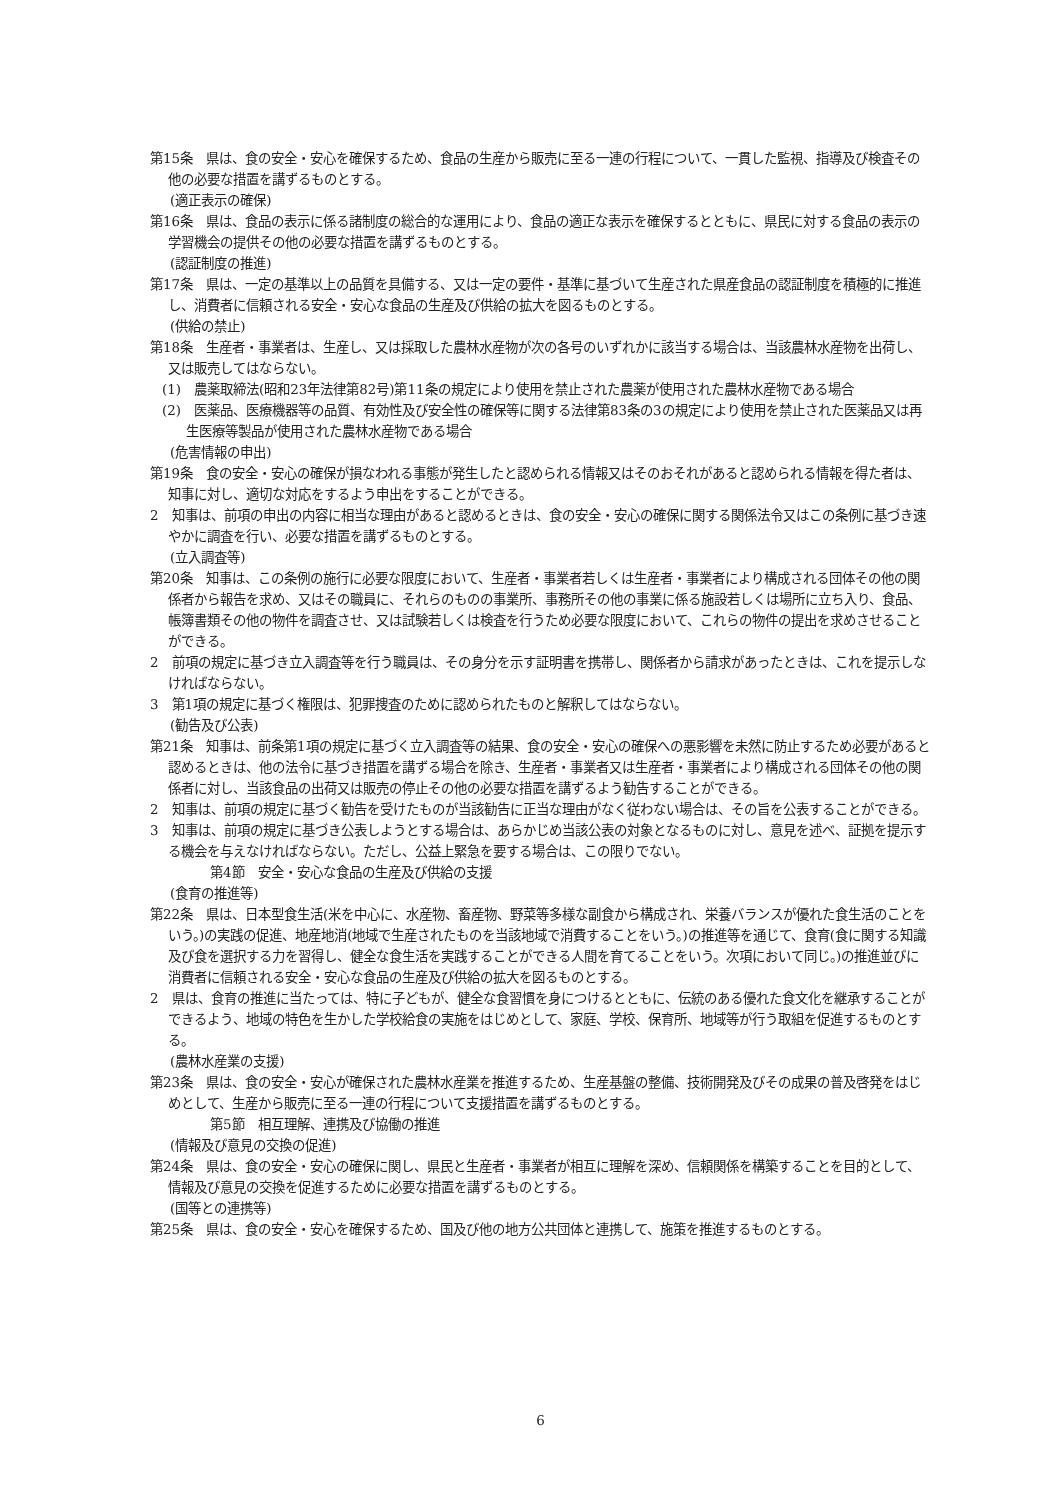第15条　県は、食の安全・安心を確保するため、食品の生産から販売に至る一連の行程について、一貫した監視、指導及び検査その他の必要な措置を講ずるものとする。
(適正表示の確保)
第16条　県は、食品の表示に係る諸制度の総合的な運用により、食品の適正な表示を確保するとともに、県民に対する食品の表示の学習機会の提供その他の必要な措置を講ずるものとする。
(認証制度の推進)
第17条　県は、一定の基準以上の品質を具備する、又は一定の要件・基準に基づいて生産された県産食品の認証制度を積極的に推進し、消費者に信頼される安全・安心な食品の生産及び供給の拡大を図るものとする。
(供給の禁止)
第18条　生産者・事業者は、生産し、又は採取した農林水産物が次の各号のいずれかに該当する場合は、当該農林水産物を出荷し、又は販売してはならない。
(1)　農薬取締法(昭和23年法律第82号)第11条の規定により使用を禁止された農薬が使用された農林水産物である場合
(2)　医薬品、医療機器等の品質、有効性及び安全性の確保等に関する法律第83条の3の規定により使用を禁止された医薬品又は再生医療等製品が使用された農林水産物である場合
(危害情報の申出)
第19条　食の安全・安心の確保が損なわれる事態が発生したと認められる情報又はそのおそれがあると認められる情報を得た者は、知事に対し、適切な対応をするよう申出をすることができる。
2　知事は、前項の申出の内容に相当な理由があると認めるときは、食の安全・安心の確保に関する関係法令又はこの条例に基づき速やかに調査を行い、必要な措置を講ずるものとする。
(立入調査等)
第20条　知事は、この条例の施行に必要な限度において、生産者・事業者若しくは生産者・事業者により構成される団体その他の関係者から報告を求め、又はその職員に、それらのものの事業所、事務所その他の事業に係る施設若しくは場所に立ち入り、食品、帳簿書類その他の物件を調査させ、又は試験若しくは検査を行うため必要な限度において、これらの物件の提出を求めさせることができる。
2　前項の規定に基づき立入調査等を行う職員は、その身分を示す証明書を携帯し、関係者から請求があったときは、これを提示しなければならない。
3　第1項の規定に基づく権限は、犯罪捜査のために認められたものと解釈してはならない。
(勧告及び公表)
第21条　知事は、前条第1項の規定に基づく立入調査等の結果、食の安全・安心の確保への悪影響を未然に防止するため必要があると認めるときは、他の法令に基づき措置を講ずる場合を除き、生産者・事業者又は生産者・事業者により構成される団体その他の関係者に対し、当該食品の出荷又は販売の停止その他の必要な措置を講ずるよう勧告することができる。
2　知事は、前項の規定に基づく勧告を受けたものが当該勧告に正当な理由がなく従わない場合は、その旨を公表することができる。
3　知事は、前項の規定に基づき公表しようとする場合は、あらかじめ当該公表の対象となるものに対し、意見を述べ、証拠を提示する機会を与えなければならない。ただし、公益上緊急を要する場合は、この限りでない。
第4節　安全・安心な食品の生産及び供給の支援
(食育の推進等)
第22条　県は、日本型食生活(米を中心に、水産物、畜産物、野菜等多様な副食から構成され、栄養バランスが優れた食生活のことをいう。)の実践の促進、地産地消(地域で生産されたものを当該地域で消費することをいう。)の推進等を通じて、食育(食に関する知識及び食を選択する力を習得し、健全な食生活を実践することができる人間を育てることをいう。次項において同じ。)の推進並びに消費者に信頼される安全・安心な食品の生産及び供給の拡大を図るものとする。
2　県は、食育の推進に当たっては、特に子どもが、健全な食習慣を身につけるとともに、伝統のある優れた食文化を継承することができるよう、地域の特色を生かした学校給食の実施をはじめとして、家庭、学校、保育所、地域等が行う取組を促進するものとする。
(農林水産業の支援)
第23条　県は、食の安全・安心が確保された農林水産業を推進するため、生産基盤の整備、技術開発及びその成果の普及啓発をはじめとして、生産から販売に至る一連の行程について支援措置を講ずるものとする。
第5節　相互理解、連携及び協働の推進
(情報及び意見の交換の促進)
第24条　県は、食の安全・安心の確保に関し、県民と生産者・事業者が相互に理解を深め、信頼関係を構築することを目的として、情報及び意見の交換を促進するために必要な措置を講ずるものとする。
(国等との連携等)
第25条　県は、食の安全・安心を確保するため、国及び他の地方公共団体と連携して、施策を推進するものとする。
6